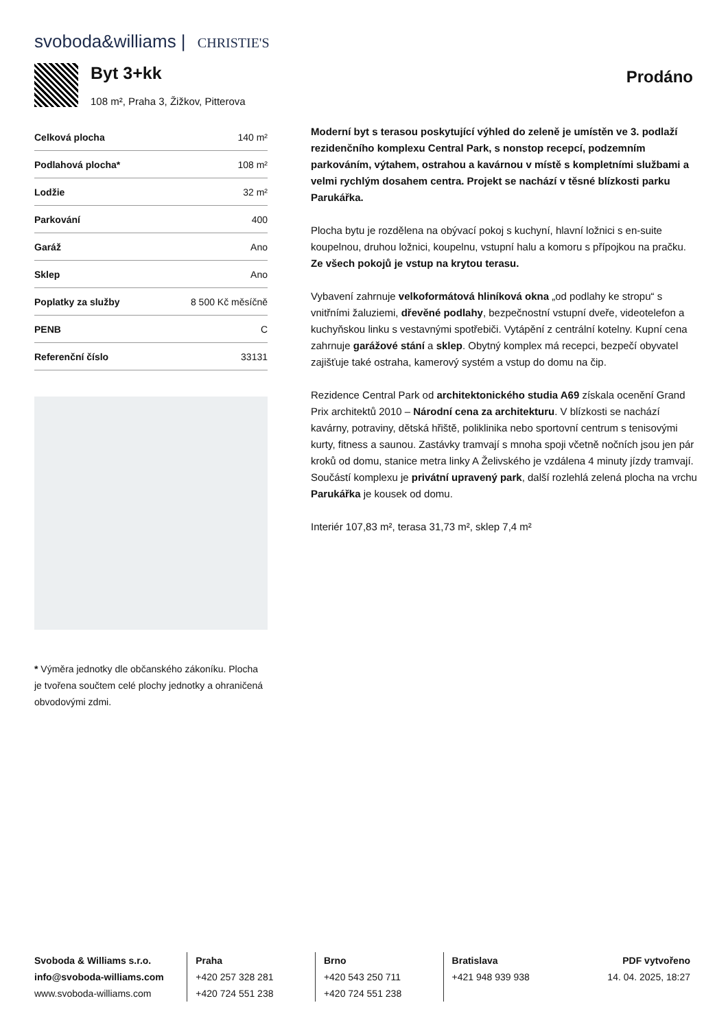svoboda&williams | CHRISTIE'S
Byt 3+kk
108 m², Praha 3, Žižkov, Pitterova
Prodáno
| Celková plocha | 140 m² |
| Podlahová plocha* | 108 m² |
| Lodžie | 32 m² |
| Parkování | 400 |
| Garáž | Ano |
| Sklep | Ano |
| Poplatky za služby | 8 500 Kč měsíčně |
| PENB | C |
| Referenční číslo | 33131 |
* Výměra jednotky dle občanského zákoníku. Plocha je tvořena součtem celé plochy jednotky a ohraničená obvodovými zdmi.
Moderní byt s terasou poskytující výhled do zeleně je umístěn ve 3. podlaží rezidenčního komplexu Central Park, s nonstop recepcí, podzemním parkováním, výtahem, ostrahou a kavárnou v místě s kompletními službami a velmi rychlým dosahem centra. Projekt se nachází v těsné blízkosti parku Parukářka.
Plocha bytu je rozdělena na obývací pokoj s kuchyní, hlavní ložnici s en-suite koupelnou, druhou ložnici, koupelnu, vstupní halu a komoru s přípojkou na pračku. Ze všech pokojů je vstup na krytou terasu.
Vybavení zahrnuje velkoformátová hliníková okna „od podlahy ke stropu“ s vnitřními žaluziemi, dřevěné podlahy, bezpečnostní vstupní dveře, videotelefon a kuchyňskou linku s vestavnými spotřebiči. Vytápění z centrální kotelny. Kupní cena zahrnuje garážové stání a sklep. Obytný komplex má recepci, bezpečí obyvatel zajišťuje také ostraha, kamerový systém a vstup do domu na čip.
Rezidence Central Park od architektonického studia A69 získala ocenění Grand Prix architektů 2010 – Národní cena za architekturu. V blízkosti se nachází kavárny, potraviny, dětská hřiště, poliklinika nebo sportovní centrum s tenisovými kurty, fitness a saunou. Zastávky tramvají s mnoha spoji včetně nočních jsou jen pár kroků od domu, stanice metra linky A Želivského je vzdálena 4 minuty jízdy tramvají. Součástí komplexu je privátní upravený park, další rozlehlá zelená plocha na vrchu Parukářka je kousek od domu.
Interiér 107,83 m², terasa 31,73 m², sklep 7,4 m²
Svoboda & Williams s.r.o.
info@svoboda-williams.com
www.svoboda-williams.com
Praha
+420 257 328 281
+420 724 551 238
Brno
+420 543 250 711
+420 724 551 238
Bratislava
+421 948 939 938
PDF vytvořeno
14. 04. 2025, 18:27